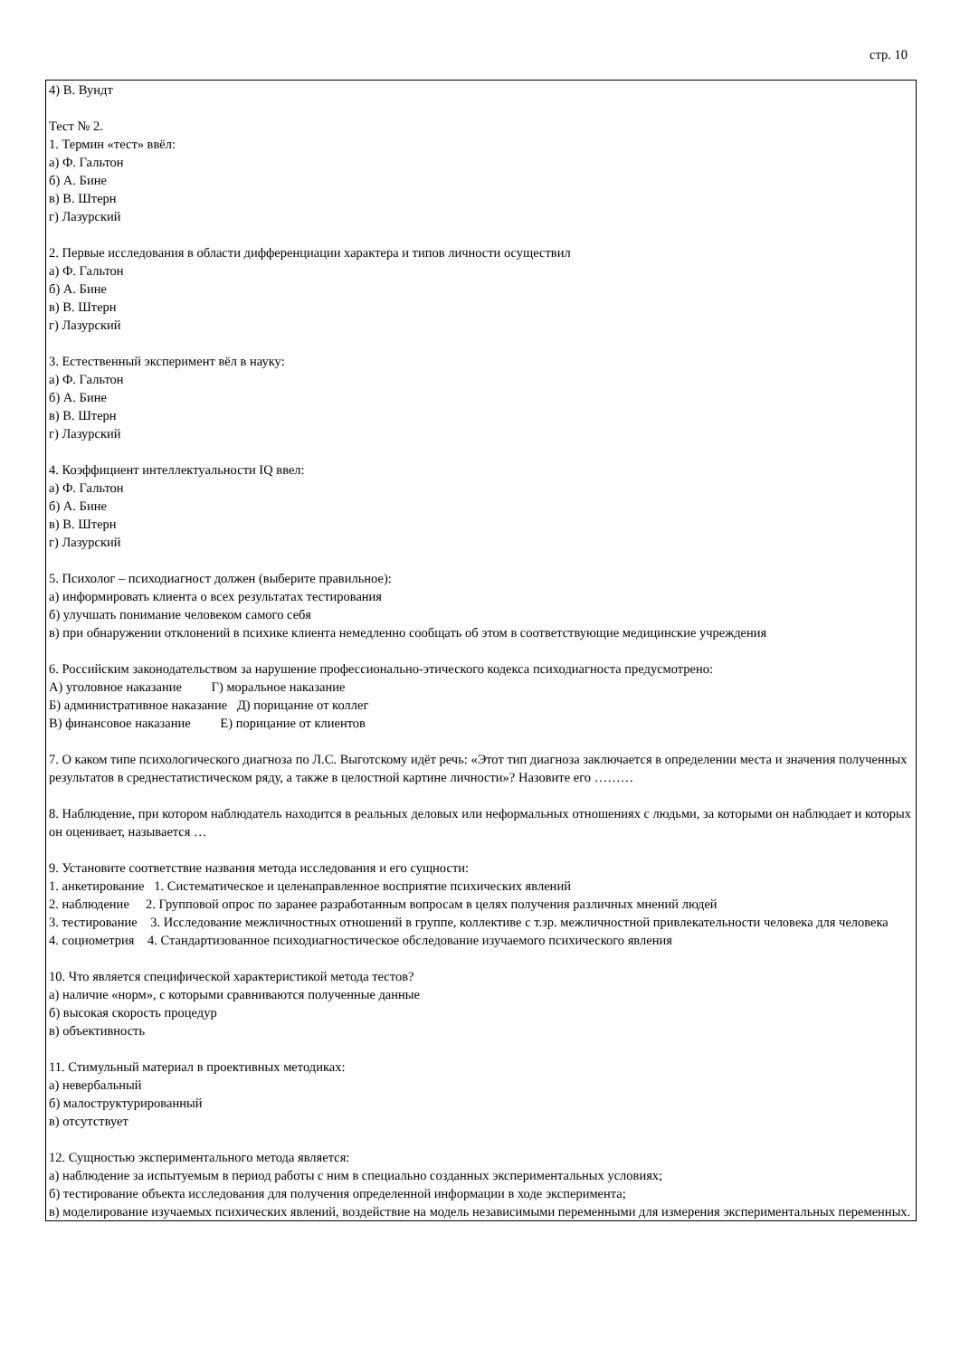стр. 10
4) В. Вундт
Тест № 2.
1. Термин «тест» ввёл:
а) Ф. Гальтон
б) А. Бине
в) В. Штерн
г) Лазурский
2. Первые исследования в области дифференциации характера и типов личности осуществил
а) Ф. Гальтон
б) А. Бине
в) В. Штерн
г) Лазурский
3. Естественный эксперимент вёл в науку:
а) Ф. Гальтон
б) А. Бине
в) В. Штерн
г) Лазурский
4. Коэффициент интеллектуальности IQ ввел:
а) Ф. Гальтон
б) А. Бине
в) В. Штерн
г) Лазурский
5. Психолог – психодиагност должен (выберите правильное):
а) информировать клиента о всех результатах тестирования
б) улучшать понимание человеком самого себя
в) при обнаружении отклонений в психике клиента немедленно сообщать об этом в соответствующие медицинские учреждения
6. Российским законодательством за нарушение профессионально-этического кодекса психодиагноста предусмотрено:
А) уголовное наказание Г) моральное наказание
Б) административное наказание Д) порицание от коллег
В) финансовое наказание Е) порицание от клиентов
7. О каком типе психологического диагноза по Л.С. Выготскому идёт речь: «Этот тип диагноза заключается в определении места и значения полученных результатов в среднестатистическом ряду, а также в целостной картине личности»? Назовите его ………
8. Наблюдение, при котором наблюдатель находится в реальных деловых или неформальных отношениях с людьми, за которыми он наблюдает и которых он оценивает, называется …
9. Установите соответствие названия метода исследования и его сущности:
1. анкетирование 1. Систематическое и целенаправленное восприятие психических явлений
2. наблюдение 2. Групповой опрос по заранее разработанным вопросам в целях получения различных мнений людей
3. тестирование 3. Исследование межличностных отношений в группе, коллективе с т.зр. межличностной привлекательности человека для человека
4. социометрия 4. Стандартизованное психодиагностическое обследование изучаемого психического явления
10. Что является специфической характеристикой метода тестов?
а) наличие «норм», с которыми сравниваются полученные данные
б) высокая скорость процедур
в) объективность
11. Стимульный материал в проективных методиках:
а) невербальный
б) малоструктурированный
в) отсутствует
12. Сущностью экспериментального метода является:
а) наблюдение за испытуемым в период работы с ним в специально созданных экспериментальных условиях;
б) тестирование объекта исследования для получения определенной информации в ходе эксперимента;
в) моделирование изучаемых психических явлений, воздействие на модель независимыми переменными для измерения экспериментальных переменных.